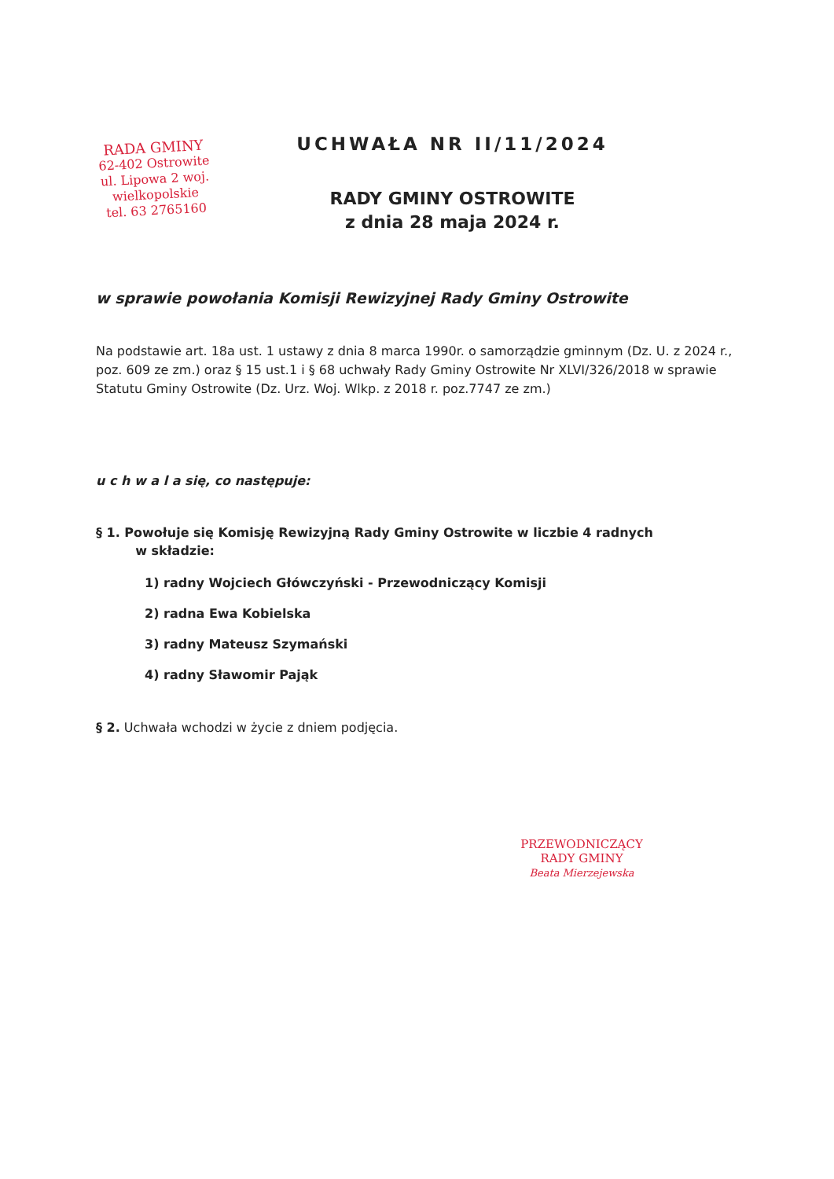RADA GMINY
62-402 Ostrowite
ul. Lipowa 2 woj. wielkopolskie
tel. 63 2765160
UCHWAŁA NR II/11/2024
RADY GMINY OSTROWITE
z dnia 28 maja 2024 r.
w sprawie powołania Komisji Rewizyjnej Rady Gminy Ostrowite
Na podstawie art. 18a ust. 1 ustawy z dnia 8 marca 1990r. o samorządzie gminnym (Dz. U. z 2024 r., poz. 609 ze zm.) oraz § 15 ust.1 i § 68 uchwały Rady Gminy Ostrowite Nr XLVI/326/2018 w sprawie Statutu Gminy Ostrowite (Dz. Urz. Woj. Wlkp. z 2018 r. poz.7747 ze zm.)
u c h w a l a się, co następuje:
§ 1. Powołuje się Komisję Rewizyjną Rady Gminy Ostrowite w liczbie 4 radnych
w składzie:
1) radny Wojciech Główczyński - Przewodniczący Komisji
2) radna Ewa Kobielska
3) radny Mateusz Szymański
4) radny Sławomir Pająk
§ 2. Uchwała wchodzi w życie z dniem podjęcia.
PRZEWODNICZĄCY
RADY GMINY
Beata Mierzejewska